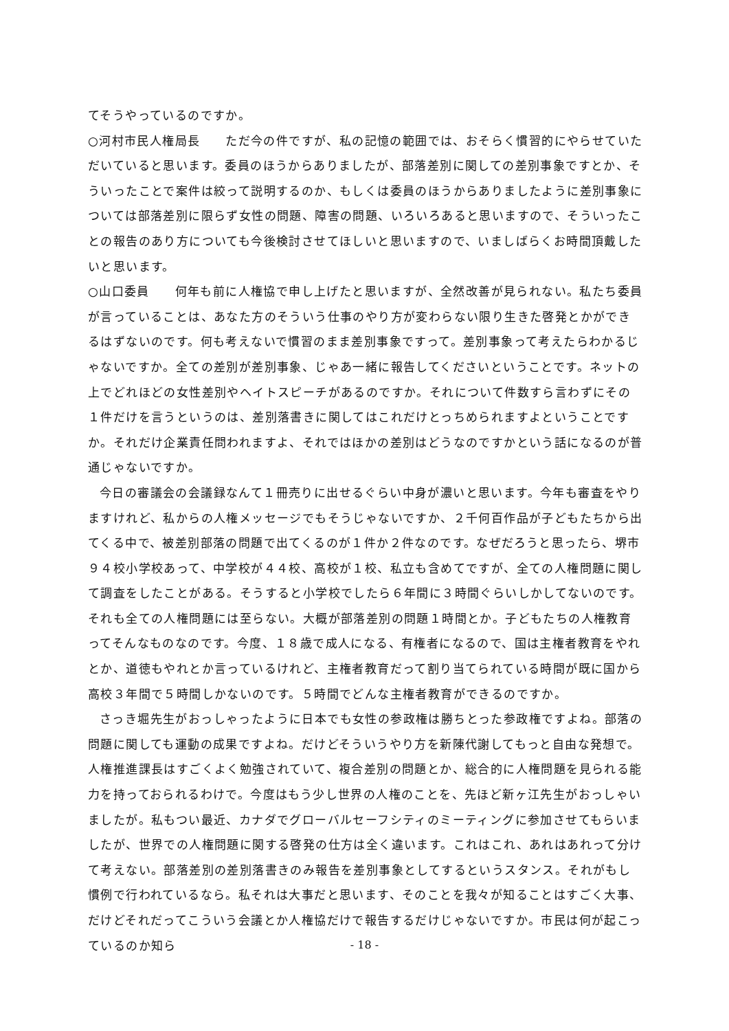てそうやっているのですか。
○河村市民人権局長　　ただ今の件ですが、私の記憶の範囲では、おそらく慣習的にやらせていただいていると思います。委員のほうからありましたが、部落差別に関しての差別事象ですとか、そういったことで案件は絞って説明するのか、もしくは委員のほうからありましたように差別事象については部落差別に限らず女性の問題、障害の問題、いろいろあると思いますので、そういったことの報告のあり方についても今後検討させてほしいと思いますので、いましばらくお時間頂戴したいと思います。
○山口委員　　何年も前に人権協で申し上げたと思いますが、全然改善が見られない。私たち委員が言っていることは、あなた方のそういう仕事のやり方が変わらない限り生きた啓発とかができるはずないのです。何も考えないで慣習のまま差別事象ですって。差別事象って考えたらわかるじゃないですか。全ての差別が差別事象、じゃあ一緒に報告してくださいということです。ネットの上でどれほどの女性差別やヘイトスピーチがあるのですか。それについて件数すら言わずにその１件だけを言うというのは、差別落書きに関してはこれだけとっちめられますよということですか。それだけ企業責任問われますよ、それではほかの差別はどうなのですかという話になるのが普通じゃないですか。
今日の審議会の会議録なんて１冊売りに出せるぐらい中身が濃いと思います。今年も審査をやりますけれど、私からの人権メッセージでもそうじゃないですか、２千何百作品が子どもたちから出てくる中で、被差別部落の問題で出てくるのが１件か２件なのです。なぜだろうと思ったら、堺市９４校小学校あって、中学校が４４校、高校が１校、私立も含めてですが、全ての人権問題に関して調査をしたことがある。そうすると小学校でしたら６年間に３時間ぐらいしかしてないのです。それも全ての人権問題には至らない。大概が部落差別の問題１時間とか。子どもたちの人権教育ってそんなものなのです。今度、１８歳で成人になる、有権者になるので、国は主権者教育をやれとか、道徳もやれとか言っているけれど、主権者教育だって割り当てられている時間が既に国から高校３年間で５時間しかないのです。５時間でどんな主権者教育ができるのですか。
さっき堀先生がおっしゃったように日本でも女性の参政権は勝ちとった参政権ですよね。部落の問題に関しても運動の成果ですよね。だけどそういうやり方を新陳代謝してもっと自由な発想で。人権推進課長はすごくよく勉強されていて、複合差別の問題とか、総合的に人権問題を見られる能力を持っておられるわけで。今度はもう少し世界の人権のことを、先ほど新ヶ江先生がおっしゃいましたが。私もつい最近、カナダでグローバルセーフシティのミーティングに参加させてもらいましたが、世界での人権問題に関する啓発の仕方は全く違います。これはこれ、あれはあれって分けて考えない。部落差別の差別落書きのみ報告を差別事象としてするというスタンス。それがもし慣例で行われているなら。私それは大事だと思います、そのことを我々が知ることはすごく大事、だけどそれだってこういう会議とか人権協だけで報告するだけじゃないですか。市民は何が起こっているのか知ら
- 18 -